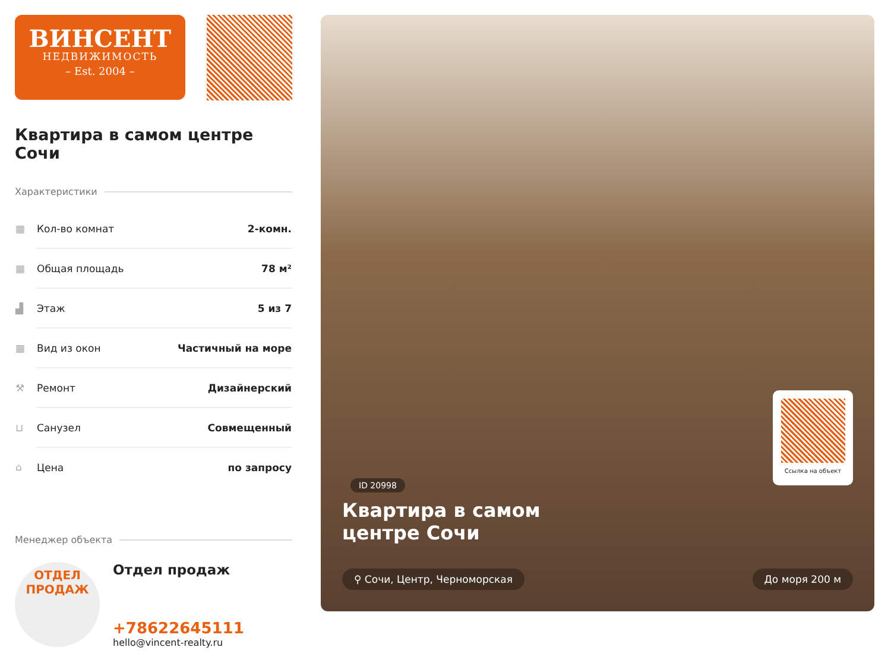ВИНСЕНТ
НЕДВИЖИМОСТЬ
– Est. 2004 –
Квартира в самом центре Сочи
Характеристики
| ▦ | Кол-во комнат | 2-комн. |
| ▦ | Общая площадь | 78 м² |
| ▟ | Этаж | 5 из 7 |
| ▦ | Вид из окон | Частичный на море |
| ⚒ | Ремонт | Дизайнерский |
| ⊔ | Санузел | Совмещенный |
| ⌂ | Цена | по запросу |
Менеджер объекта
ОТДЕЛ
ПРОДАЖ
Отдел продаж
+78622645111
hello@vincent-realty.ru
Ссылка на объект
ID 20998
Квартира в самом
центре Сочи
⚲ Сочи, Центр, Черноморская До моря 200 м